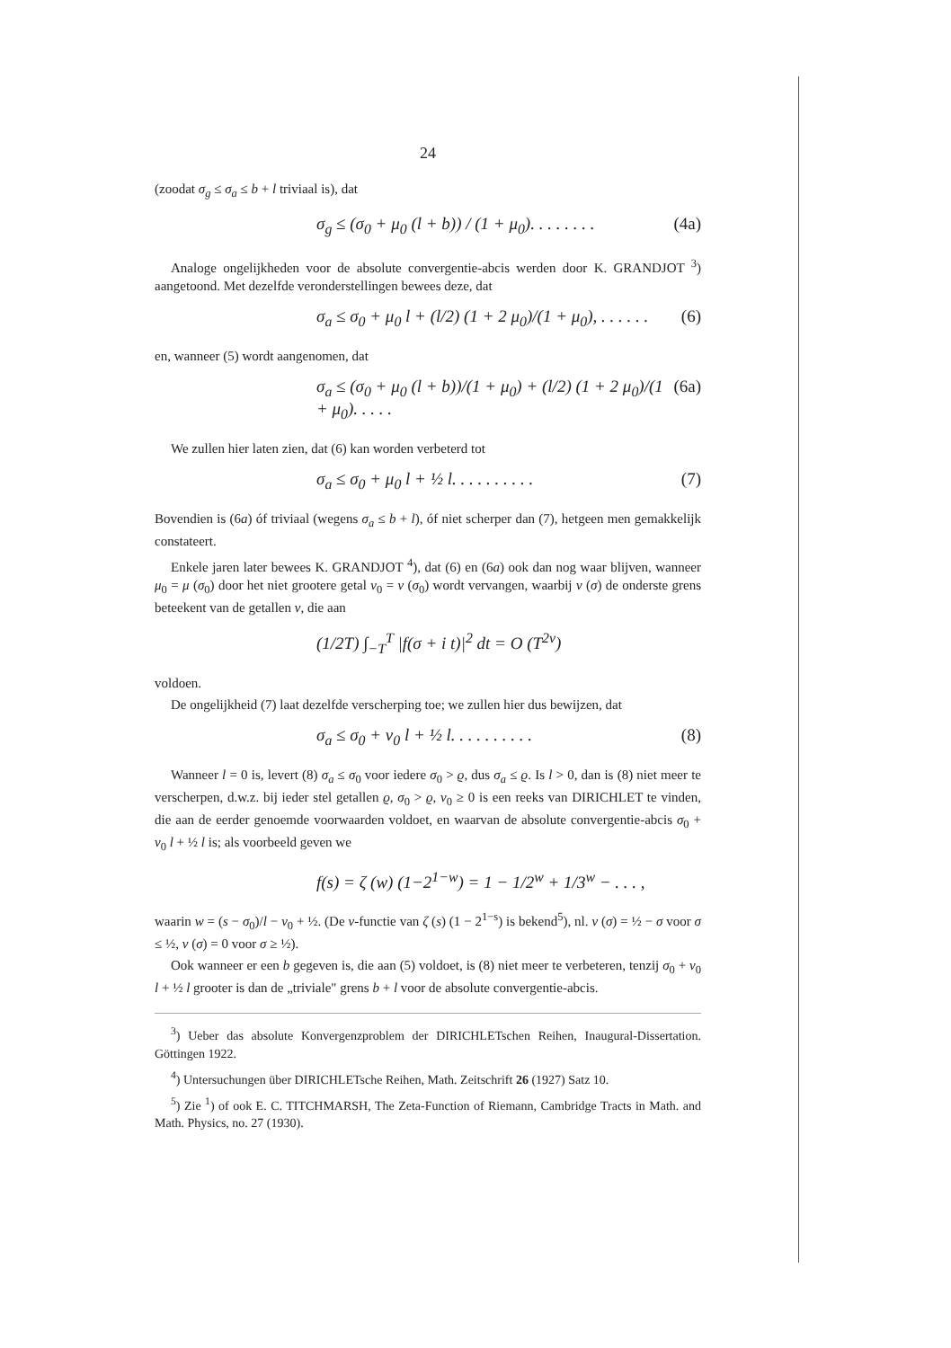24
(zoodat σ<sub>g</sub> ≤ σ<sub>a</sub> ≤ b + l triviaal is), dat
σ<sub>g</sub> ≤ (σ<sub>0</sub> + μ<sub>0</sub> (l + b)) / (1 + μ<sub>0</sub>). . . . . . . . (4a)
Analoge ongelijkheden voor de absolute convergentie-abcis werden door K. GRANDJOT <sup>3</sup>) aangetoond. Met dezelfde veronderstellingen bewees deze, dat
σ<sub>a</sub> ≤ σ<sub>0</sub> + μ<sub>0</sub> l + (l/2) (1 + 2 μ<sub>0</sub>)/(1 + μ<sub>0</sub>), . . . . . . (6)
en, wanneer (5) wordt aangenomen, dat
σ<sub>a</sub> ≤ (σ<sub>0</sub> + μ<sub>0</sub> (l + b))/(1 + μ<sub>0</sub>) + (l/2) (1 + 2 μ<sub>0</sub>)/(1 + μ<sub>0</sub>). . . . . (6a)
We zullen hier laten zien, dat (6) kan worden verbeterd tot
σ<sub>a</sub> ≤ σ<sub>0</sub> + μ<sub>0</sub> l + ½ l. . . . . . . . . . (7)
Bovendien is (6a) óf triviaal (wegens σ<sub>a</sub> ≤ b + l), óf niet scherper dan (7), hetgeen men gemakkelijk constateert.
Enkele jaren later bewees K. GRANDJOT <sup>4</sup>), dat (6) en (6a) ook dan nog waar blijven, wanneer μ<sub>0</sub> = μ (σ<sub>0</sub>) door het niet grootere getal ν<sub>0</sub> = ν (σ<sub>0</sub>) wordt vervangen, waarbij ν (σ) de onderste grens beteekent van de getallen ν, die aan
(1/2T) ∫<sub>−T</sub><sup>T</sup> |f(σ + i t)|<sup>2</sup> dt = O (T<sup>2ν</sup>)
voldoen.
De ongelijkheid (7) laat dezelfde verscherping toe; we zullen hier dus bewijzen, dat
σ<sub>a</sub> ≤ σ<sub>0</sub> + ν<sub>0</sub> l + ½ l. . . . . . . . . . (8)
Wanneer l = 0 is, levert (8) σ<sub>a</sub> ≤ σ<sub>0</sub> voor iedere σ<sub>0</sub> > ϱ, dus σ<sub>a</sub> ≤ ϱ. Is l > 0, dan is (8) niet meer te verscherpen, d.w.z. bij ieder stel getallen ϱ, σ<sub>0</sub> > ϱ, ν<sub>0</sub> ≥ 0 is een reeks van DIRICHLET te vinden, die aan de eerder genoemde voorwaarden voldoet, en waarvan de absolute convergentie-abcis σ<sub>0</sub> + ν<sub>0</sub> l + ½ l is; als voorbeeld geven we
f(s) = ζ (w) (1−2<sup>1−w</sup>) = 1 − 1/2<sup>w</sup> + 1/3<sup>w</sup> − . . . ,
waarin w = (s − σ<sub>0</sub>)/l − ν<sub>0</sub> + ½. (De ν-functie van ζ (s) (1 − 2<sup>1−s</sup>) is bekend<sup>5</sup>), nl. ν (σ) = ½ − σ voor σ ≤ ½, ν (σ) = 0 voor σ ≥ ½).
Ook wanneer er een b gegeven is, die aan (5) voldoet, is (8) niet meer te verbeteren, tenzij σ<sub>0</sub> + ν<sub>0</sub> l + ½ l grooter is dan de „triviale" grens b + l voor de absolute convergentie-abcis.
<sup>3</sup>) Ueber das absolute Konvergenzproblem der DIRICHLETschen Reihen, Inaugural-Dissertation. Göttingen 1922.
<sup>4</sup>) Untersuchungen über DIRICHLETsche Reihen, Math. Zeitschrift 26 (1927) Satz 10.
<sup>5</sup>) Zie <sup>1</sup>) of ook E. C. TITCHMARSH, The Zeta-Function of Riemann, Cambridge Tracts in Math. and Math. Physics, no. 27 (1930).